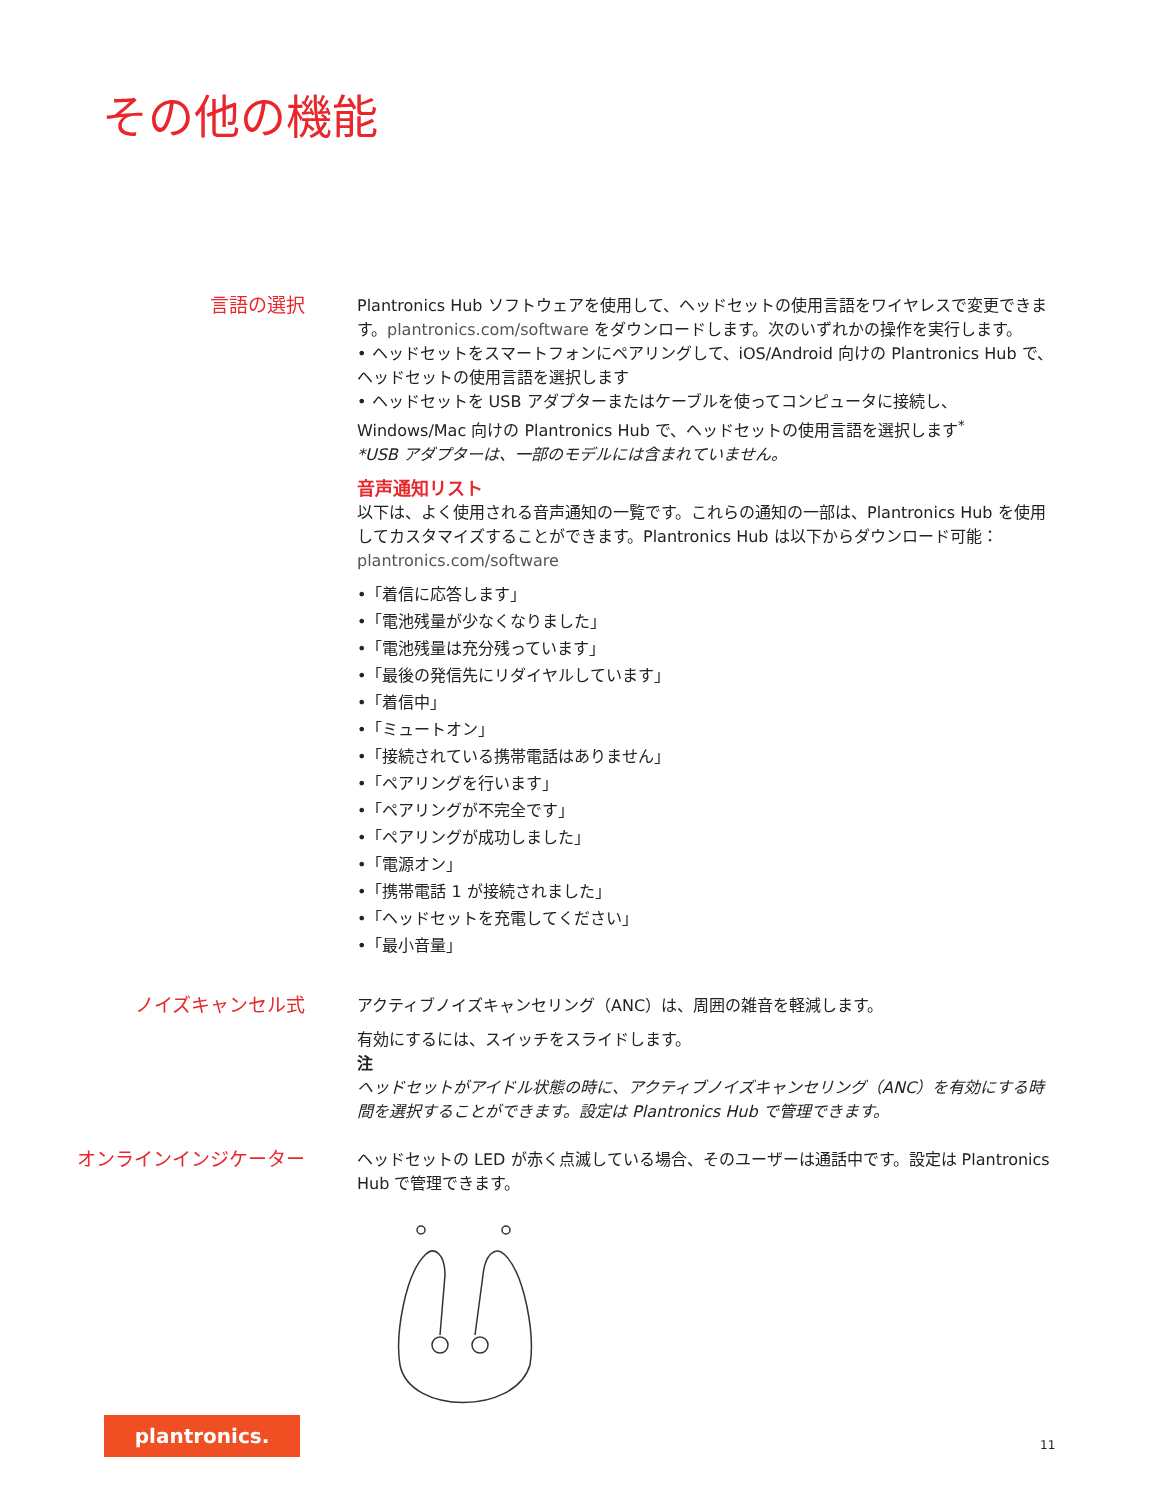その他の機能
言語の選択
Plantronics Hub ソフトウェアを使用して、ヘッドセットの使用言語をワイヤレスで変更できます。plantronics.com/software をダウンロードします。次のいずれかの操作を実行します。
• ヘッドセットをスマートフォンにペアリングして、iOS/Android 向けの Plantronics Hub で、ヘッドセットの使用言語を選択します
• ヘッドセットを USB アダプターまたはケーブルを使ってコンピュータに接続し、Windows/Mac 向けの Plantronics Hub で、ヘッドセットの使用言語を選択します<sup>*</sup>
*USB アダプターは、一部のモデルには含まれていません。
音声通知リスト
以下は、よく使用される音声通知の一覧です。これらの通知の一部は、Plantronics Hub を使用してカスタマイズすることができます。Plantronics Hub は以下からダウンロード可能：plantronics.com/software
•「着信に応答します」
•「電池残量が少なくなりました」
•「電池残量は充分残っています」
•「最後の発信先にリダイヤルしています」
•「着信中」
•「ミュートオン」
•「接続されている携帯電話はありません」
•「ペアリングを行います」
•「ペアリングが不完全です」
•「ペアリングが成功しました」
•「電源オン」
•「携帯電話 1 が接続されました」
•「ヘッドセットを充電してください」
•「最小音量」
ノイズキャンセル式
アクティブノイズキャンセリング（ANC）は、周囲の雑音を軽減します。
有効にするには、スイッチをスライドします。
注
ヘッドセットがアイドル状態の時に、アクティブノイズキャンセリング（ANC）を有効にする時間を選択することができます。設定は Plantronics Hub で管理できます。
オンラインインジケーター
ヘッドセットの LED が赤く点滅している場合、そのユーザーは通話中です。設定は Plantronics Hub で管理できます。
plantronics.
11